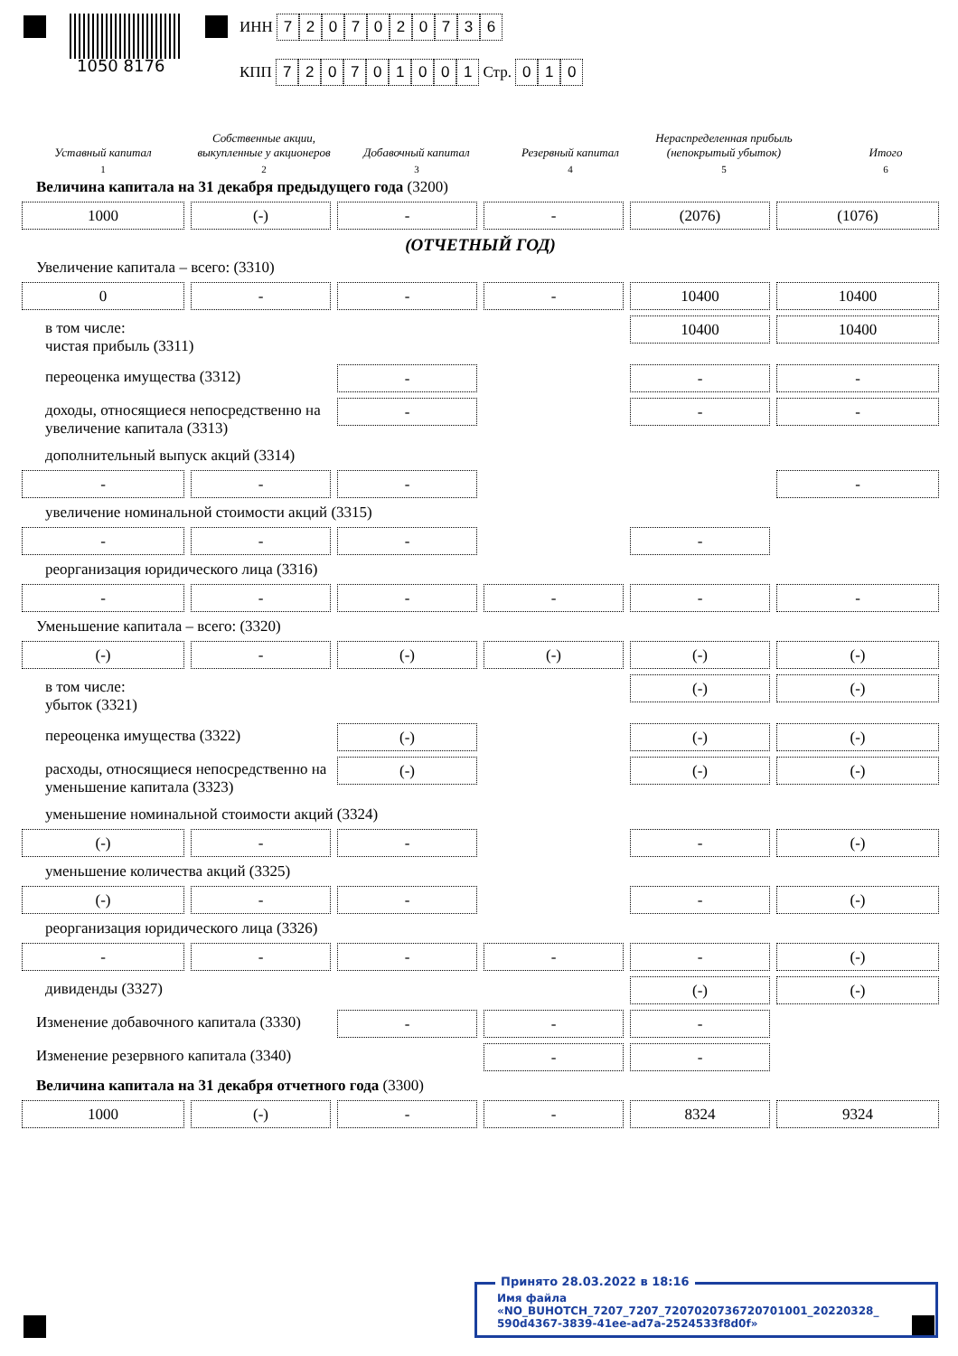1050 8176
ИНН 7207020736
КПП 720701001 Стр. 010
Уставный капитал
1
Собственные акции, выкупленные у акционеров
2
Добавочный капитал
3
Резервный капитал
4
Нераспределенная прибыль (непокрытый убыток)
5
Итого
6
Величина капитала на 31 декабря предыдущего года (3200)
1000
(-)
-
-
(2076)
(1076)
(ОТЧЕТНЫЙ ГОД)
Увеличение капитала – всего: (3310)
0
-
-
-
10400
10400
в том числе:
чистая прибыль (3311)
10400
10400
переоценка имущества (3312)
-
-
-
доходы, относящиеся непосредственно на увеличение капитала (3313)
-
-
-
дополнительный выпуск акций (3314)
-
-
-
-
увеличение номинальной стоимости акций (3315)
-
-
-
-
реорганизация юридического лица (3316)
-
-
-
-
-
-
Уменьшение капитала – всего: (3320)
(-)
-
(-)
(-)
(-)
(-)
в том числе:
убыток (3321)
(-)
(-)
переоценка имущества (3322)
(-)
(-)
(-)
расходы, относящиеся непосредственно на уменьшение капитала (3323)
(-)
(-)
(-)
уменьшение номинальной стоимости акций (3324)
(-)
-
-
-
(-)
уменьшение количества акций (3325)
(-)
-
-
-
(-)
реорганизация юридического лица (3326)
-
-
-
-
-
(-)
дивиденды (3327)
(-)
(-)
Изменение добавочного капитала (3330)
-
-
-
Изменение резервного капитала (3340)
-
-
Величина капитала на 31 декабря отчетного года (3300)
1000
(-)
-
-
8324
9324
Принято 28.03.2022 в 18:16
Имя файла «NO_BUHOTCH_7207_7207_7207020736720701001_20220328_ 590d4367-3839-41ee-ad7a-2524533f8d0f»